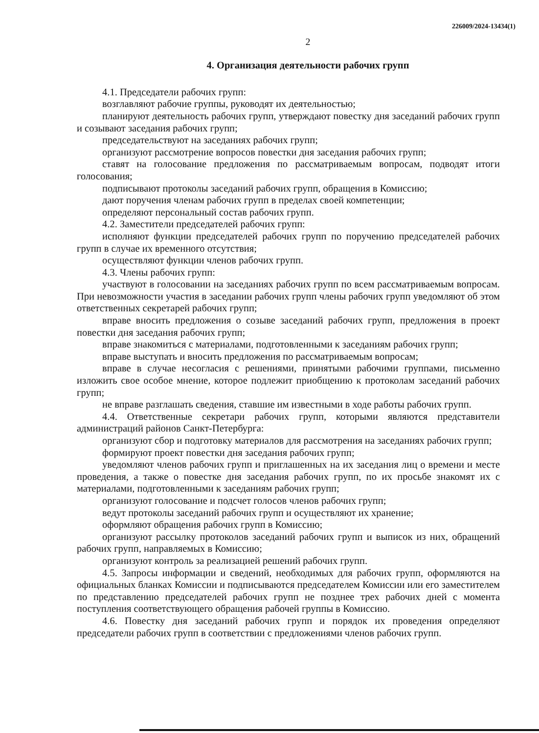226009/2024-13434(1)
2
4. Организация деятельности рабочих групп
4.1. Председатели рабочих групп:
возглавляют рабочие группы, руководят их деятельностью;
планируют деятельность рабочих групп, утверждают повестку дня заседаний рабочих групп и созывают заседания рабочих групп;
председательствуют на заседаниях рабочих групп;
организуют рассмотрение вопросов повестки дня заседания рабочих групп;
ставят на голосование предложения по рассматриваемым вопросам, подводят итоги голосования;
подписывают протоколы заседаний рабочих групп, обращения в Комиссию;
дают поручения членам рабочих групп в пределах своей компетенции;
определяют персональный состав рабочих групп.
4.2. Заместители председателей рабочих групп:
исполняют функции председателей рабочих групп по поручению председателей рабочих групп в случае их временного отсутствия;
осуществляют функции членов рабочих групп.
4.3. Члены рабочих групп:
участвуют в голосовании на заседаниях рабочих групп по всем рассматриваемым вопросам. При невозможности участия в заседании рабочих групп члены рабочих групп уведомляют об этом ответственных секретарей рабочих групп;
вправе вносить предложения о созыве заседаний рабочих групп, предложения в проект повестки дня заседания рабочих групп;
вправе знакомиться с материалами, подготовленными к заседаниям рабочих групп;
вправе выступать и вносить предложения по рассматриваемым вопросам;
вправе в случае несогласия с решениями, принятыми рабочими группами, письменно изложить свое особое мнение, которое подлежит приобщению к протоколам заседаний рабочих групп;
не вправе разглашать сведения, ставшие им известными в ходе работы рабочих групп.
4.4. Ответственные секретари рабочих групп, которыми являются представители администраций районов Санкт-Петербурга:
организуют сбор и подготовку материалов для рассмотрения на заседаниях рабочих групп;
формируют проект повестки дня заседания рабочих групп;
уведомляют членов рабочих групп и приглашенных на их заседания лиц о времени и месте проведения, а также о повестке дня заседания рабочих групп, по их просьбе знакомят их с материалами, подготовленными к заседаниям рабочих групп;
организуют голосование и подсчет голосов членов рабочих групп;
ведут протоколы заседаний рабочих групп и осуществляют их хранение;
оформляют обращения рабочих групп в Комиссию;
организуют рассылку протоколов заседаний рабочих групп и выписок из них, обращений рабочих групп, направляемых в Комиссию;
организуют контроль за реализацией решений рабочих групп.
4.5. Запросы информации и сведений, необходимых для рабочих групп, оформляются на официальных бланках Комиссии и подписываются председателем Комиссии или его заместителем по представлению председателей рабочих групп не позднее трех рабочих дней с момента поступления соответствующего обращения рабочей группы в Комиссию.
4.6. Повестку дня заседаний рабочих групп и порядок их проведения определяют председатели рабочих групп в соответствии с предложениями членов рабочих групп.